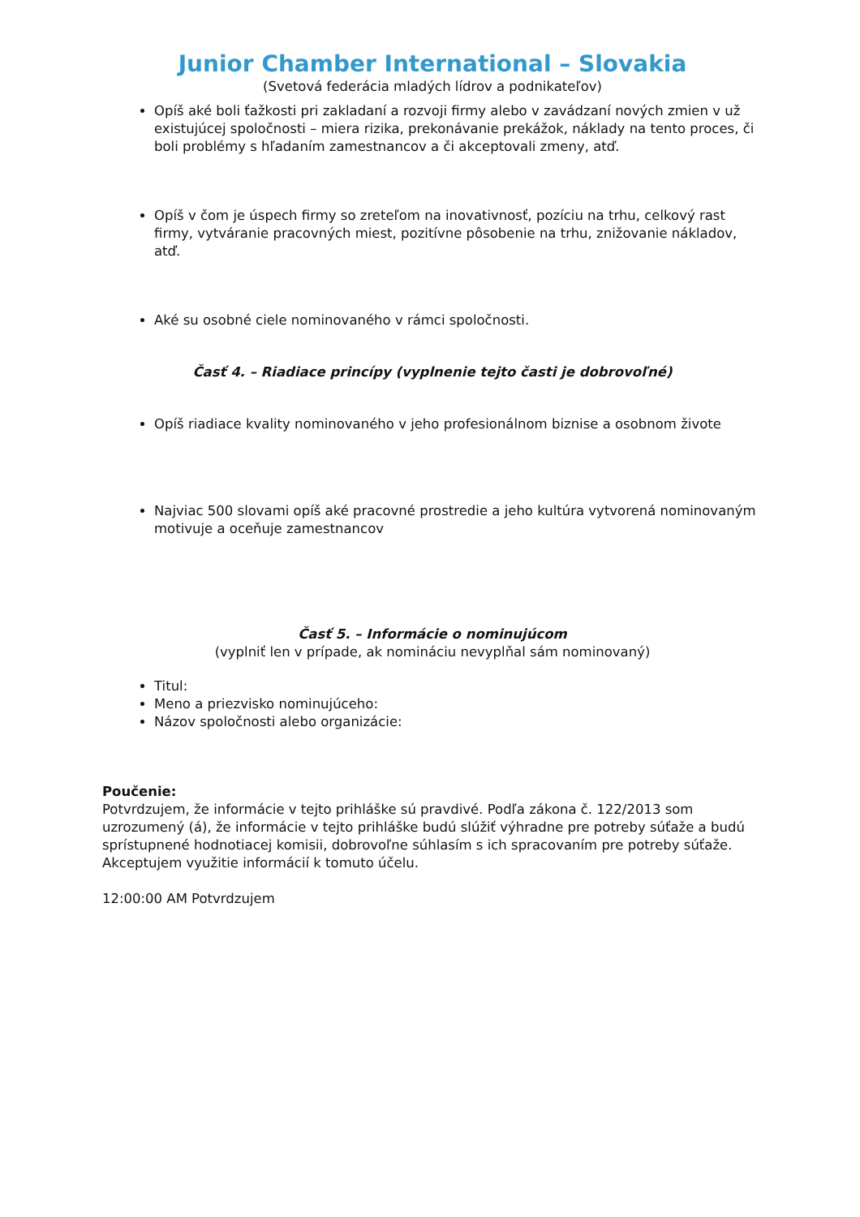Junior Chamber International – Slovakia
(Svetová federácia mladých lídrov a podnikateľov)
Opíš aké boli ťažkosti pri zakladaní a rozvoji firmy alebo v zavádzaní nových zmien v už existujúcej spoločnosti – miera rizika, prekonávanie prekážok, náklady na tento proces, či boli problémy s hľadaním zamestnancov a či akceptovali zmeny, atď.
Opíš v čom je úspech firmy so zreteľom na inovativnosť, pozíciu na trhu, celkový rast firmy, vytváranie pracovných miest, pozitívne pôsobenie na trhu, znižovanie nákladov, atď.
Aké su osobné ciele nominovaného v rámci spoločnosti.
Časť 4. – Riadiace princípy (vyplnenie tejto časti je dobrovoľné)
Opíš riadiace kvality nominovaného v jeho profesionálnom biznise a osobnom živote
Najviac 500 slovami opíš aké pracovné prostredie a jeho kultúra vytvorená nominovaným motivuje a oceňuje zamestnancov
Časť 5. – Informácie o nominujúcom
(vyplniť len v prípade, ak nomináciu nevyplňal sám nominovaný)
Titul:
Meno a priezvisko nominujúceho:
Názov spoločnosti alebo organizácie:
Poučenie:
Potvrdzujem, že informácie v tejto prihláške sú pravdivé. Podľa zákona č. 122/2013 som uzrozumený (á), že informácie v tejto prihláške budú slúžiť výhradne pre potreby súťaže a budú sprístupnené hodnotiacej komisii, dobrovoľne súhlasím s ich spracovaním pre potreby súťaže. Akceptujem využitie informácií k tomuto účelu.
12:00:00 AM Potvrdzujem